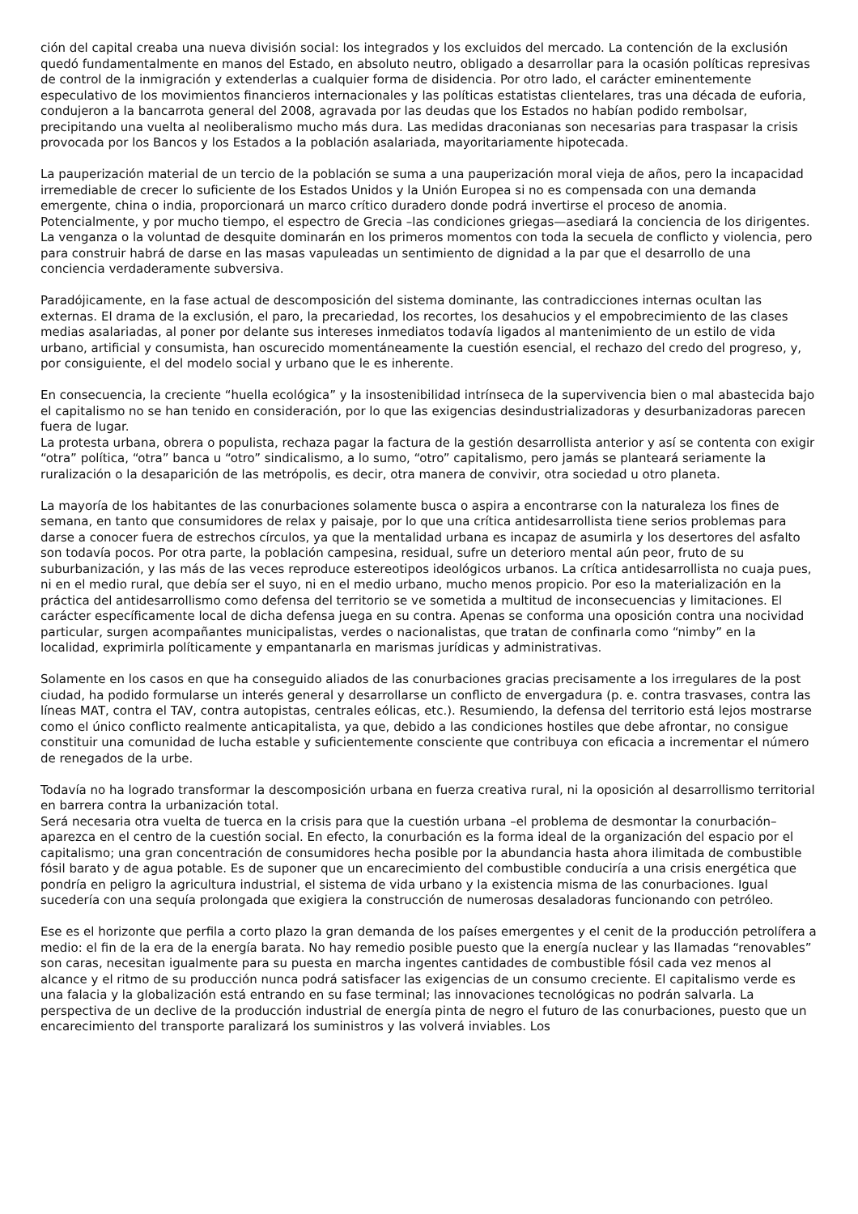ción del capital creaba una nueva división social: los integrados y los excluidos del mercado. La contención de la exclusión quedó fundamentalmente en manos del Estado, en absoluto neutro, obligado a desarrollar para la ocasión políticas represivas de control de la inmigración y extenderlas a cualquier forma de disidencia. Por otro lado, el carácter eminentemente especulativo de los movimientos financieros internacionales y las políticas estatistas clientelares, tras una década de euforia, condujeron a la bancarrota general del 2008, agravada por las deudas que los Estados no habían podido rembolsar, precipitando una vuelta al neoliberalismo mucho más dura. Las medidas draconianas son necesarias para traspasar la crisis provocada por los Bancos y los Estados a la población asalariada, mayoritariamente hipotecada.
La pauperización material de un tercio de la población se suma a una pauperización moral vieja de años, pero la incapacidad irremediable de crecer lo suficiente de los Estados Unidos y la Unión Europea si no es compensada con una demanda emergente, china o india, proporcionará un marco crítico duradero donde podrá invertirse el proceso de anomia. Potencialmente, y por mucho tiempo, el espectro de Grecia –las condiciones griegas—asediará la conciencia de los dirigentes. La venganza o la voluntad de desquite dominarán en los primeros momentos con toda la secuela de conflicto y violencia, pero para construir habrá de darse en las masas vapuleadas un sentimiento de dignidad a la par que el desarrollo de una conciencia verdaderamente subversiva.
Paradójicamente, en la fase actual de descomposición del sistema dominante, las contradicciones internas ocultan las externas. El drama de la exclusión, el paro, la precariedad, los recortes, los desahucios y el empobrecimiento de las clases medias asalariadas, al poner por delante sus intereses inmediatos todavía ligados al mantenimiento de un estilo de vida urbano, artificial y consumista, han oscurecido momentáneamente la cuestión esencial, el rechazo del credo del progreso, y, por consiguiente, el del modelo social y urbano que le es inherente.
En consecuencia, la creciente “huella ecológica” y la insostenibilidad intrínseca de la supervivencia bien o mal abastecida bajo el capitalismo no se han tenido en consideración, por lo que las exigencias desindustrializadoras y desurbanizadoras parecen fuera de lugar.
La protesta urbana, obrera o populista, rechaza pagar la factura de la gestión desarrollista anterior y así se contenta con exigir “otra” política, “otra” banca u “otro” sindicalismo, a lo sumo, “otro” capitalismo, pero jamás se planteará seriamente la ruralización o la desaparición de las metrópolis, es decir, otra manera de convivir, otra sociedad u otro planeta.
La mayoría de los habitantes de las conurbaciones solamente busca o aspira a encontrarse con la naturaleza los fines de semana, en tanto que consumidores de relax y paisaje, por lo que una crítica antidesarrollista tiene serios problemas para darse a conocer fuera de estrechos círculos, ya que la mentalidad urbana es incapaz de asumirla y los desertores del asfalto son todavía pocos. Por otra parte, la población campesina, residual, sufre un deterioro mental aún peor, fruto de su suburbanización, y las más de las veces reproduce estereotipos ideológicos urbanos. La crítica antidesarrollista no cuaja pues, ni en el medio rural, que debía ser el suyo, ni en el medio urbano, mucho menos propicio. Por eso la materialización en la práctica del antidesarrollismo como defensa del territorio se ve sometida a multitud de inconsecuencias y limitaciones. El carácter específicamente local de dicha defensa juega en su contra. Apenas se conforma una oposición contra una nocividad particular, surgen acompañantes municipalistas, verdes o nacionalistas, que tratan de confinarla como “nimby” en la localidad, exprimirla políticamente y empantanarla en marismas jurídicas y administrativas.
Solamente en los casos en que ha conseguido aliados de las conurbaciones gracias precisamente a los irregulares de la post ciudad, ha podido formularse un interés general y desarrollarse un conflicto de envergadura (p. e. contra trasvases, contra las líneas MAT, contra el TAV, contra autopistas, centrales eólicas, etc.). Resumiendo, la defensa del territorio está lejos mostrarse como el único conflicto realmente anticapitalista, ya que, debido a las condiciones hostiles que debe afrontar, no consigue constituir una comunidad de lucha estable y suficientemente consciente que contribuya con eficacia a incrementar el número de renegados de la urbe.
Todavía no ha logrado transformar la descomposición urbana en fuerza creativa rural, ni la oposición al desarrollismo territorial en barrera contra la urbanización total.
Será necesaria otra vuelta de tuerca en la crisis para que la cuestión urbana –el problema de desmontar la conurbación– aparezca en el centro de la cuestión social. En efecto, la conurbación es la forma ideal de la organización del espacio por el capitalismo; una gran concentración de consumidores hecha posible por la abundancia hasta ahora ilimitada de combustible fósil barato y de agua potable. Es de suponer que un encarecimiento del combustible conduciría a una crisis energética que pondría en peligro la agricultura industrial, el sistema de vida urbano y la existencia misma de las conurbaciones. Igual sucedería con una sequía prolongada que exigiera la construcción de numerosas desaladoras funcionando con petróleo.
Ese es el horizonte que perfila a corto plazo la gran demanda de los países emergentes y el cenit de la producción petrolífera a medio: el fin de la era de la energía barata. No hay remedio posible puesto que la energía nuclear y las llamadas “renovables” son caras, necesitan igualmente para su puesta en marcha ingentes cantidades de combustible fósil cada vez menos al alcance y el ritmo de su producción nunca podrá satisfacer las exigencias de un consumo creciente. El capitalismo verde es una falacia y la globalización está entrando en su fase terminal; las innovaciones tecnológicas no podrán salvarla. La perspectiva de un declive de la producción industrial de energía pinta de negro el futuro de las conurbaciones, puesto que un encarecimiento del transporte paralizará los suministros y las volverá inviables. Los